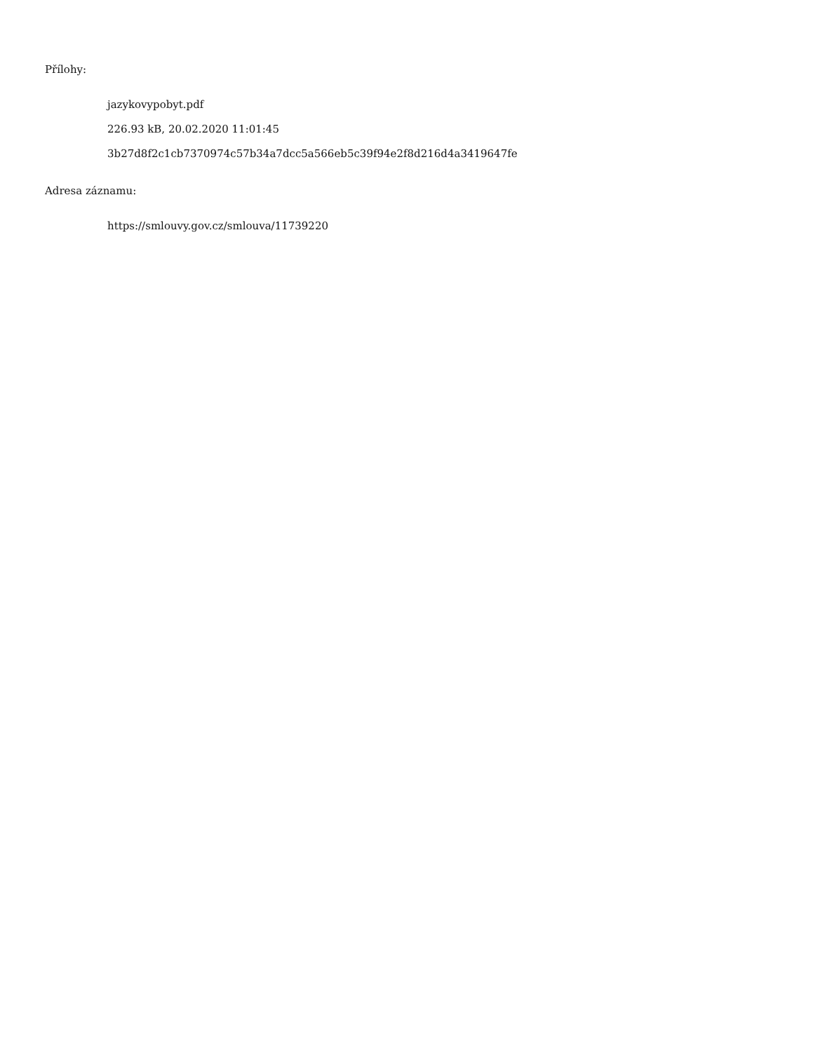Přílohy:
jazykovypobyt.pdf
226.93 kB, 20.02.2020 11:01:45
3b27d8f2c1cb7370974c57b34a7dcc5a566eb5c39f94e2f8d216d4a3419647fe
Adresa záznamu:
https://smlouvy.gov.cz/smlouva/11739220